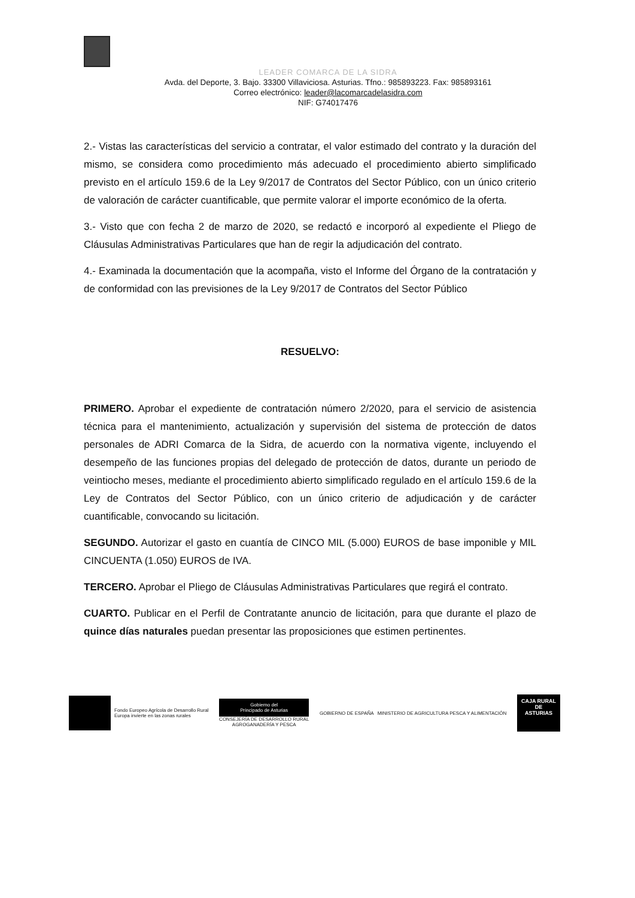LEADER COMARCA DE LA SIDRA
Avda. del Deporte, 3. Bajo. 33300 Villaviciosa. Asturias. Tfno.: 985893223. Fax: 985893161
Correo electrónico: leader@lacomarcadelasidra.com
NIF: G74017476
2.- Vistas las características del servicio a contratar, el valor estimado del contrato y la duración del mismo, se considera como procedimiento más adecuado el procedimiento abierto simplificado previsto en el artículo 159.6 de la Ley 9/2017 de Contratos del Sector Público, con un único criterio de valoración de carácter cuantificable, que permite valorar el importe económico de la oferta.
3.- Visto que con fecha 2 de marzo de 2020, se redactó e incorporó al expediente el Pliego de Cláusulas Administrativas Particulares que han de regir la adjudicación del contrato.
4.- Examinada la documentación que la acompaña, visto el Informe del Órgano de la contratación y de conformidad con las previsiones de la Ley 9/2017 de Contratos del Sector Público
RESUELVO:
PRIMERO. Aprobar el expediente de contratación número 2/2020, para el servicio de asistencia técnica para el mantenimiento, actualización y supervisión del sistema de protección de datos personales de ADRI Comarca de la Sidra, de acuerdo con la normativa vigente, incluyendo el desempeño de las funciones propias del delegado de protección de datos, durante un periodo de veintiocho meses, mediante el procedimiento abierto simplificado regulado en el artículo 159.6 de la Ley de Contratos del Sector Público, con un único criterio de adjudicación y de carácter cuantificable, convocando su licitación.
SEGUNDO. Autorizar el gasto en cuantía de CINCO MIL (5.000) EUROS de base imponible y MIL CINCUENTA (1.050) EUROS de IVA.
TERCERO. Aprobar el Pliego de Cláusulas Administrativas Particulares que regirá el contrato.
CUARTO. Publicar en el Perfil de Contratante anuncio de licitación, para que durante el plazo de quince días naturales puedan presentar las proposiciones que estimen pertinentes.
Fondo Europeo Agrícola de Desarrollo Rural
Europa invierte en las zonas rurales
Gobierno del
Principado de Asturias
CONSEJERÍA DE DESARROLLO RURAL
AGROGANADERÍA Y PESCA
GOBIERNO DE ESPAÑA MINISTERIO DE AGRICULTURA PESCA Y ALIMENTACIÓN
CAJA RURAL
DE ASTURIAS